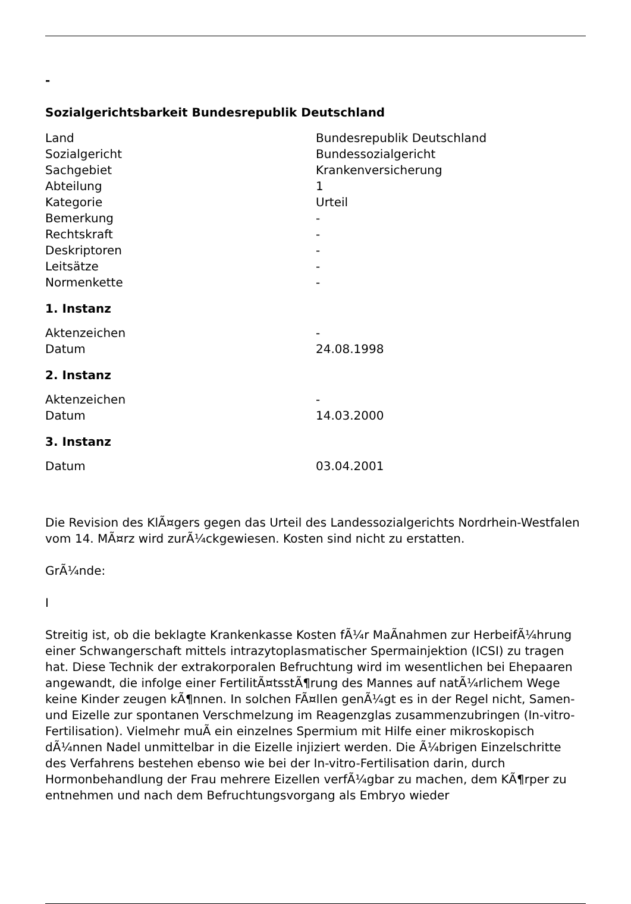-
Sozialgerichtsbarkeit Bundesrepublik Deutschland
| Land | Bundesrepublik Deutschland |
| Sozialgericht | Bundessozialgericht |
| Sachgebiet | Krankenversicherung |
| Abteilung | 1 |
| Kategorie | Urteil |
| Bemerkung | - |
| Rechtskraft | - |
| Deskriptoren | - |
| Leitsätze | - |
| Normenkette | - |
1. Instanz
| Aktenzeichen | - |
| Datum | 24.08.1998 |
2. Instanz
| Aktenzeichen | - |
| Datum | 14.03.2000 |
3. Instanz
| Datum | 03.04.2001 |
Die Revision des KlÃ¤gers gegen das Urteil des Landessozialgerichts Nordrhein-Westfalen vom 14. MÃ¤rz wird zurÃ¼ckgewiesen. Kosten sind nicht zu erstatten.
GrÃ¼nde:
I
Streitig ist, ob die beklagte Krankenkasse Kosten fÃ¼r MaÃnahmen zur HerbeifÃ¼hrung einer Schwangerschaft mittels intrazytoplasmatischer Spermainjektion (ICSI) zu tragen hat. Diese Technik der extrakorporalen Befruchtung wird im wesentlichen bei Ehepaaren angewandt, die infolge einer FertilitÃ¤tsstÃ¶rung des Mannes auf natÃ¼rlichem Wege keine Kinder zeugen kÃ¶nnen. In solchen FÃ¤llen genÃ¼gt es in der Regel nicht, Samen- und Eizelle zur spontanen Verschmelzung im Reagenzglas zusammenzubringen (In-vitro-Fertilisation). Vielmehr muÃ ein einzelnes Spermium mit Hilfe einer mikroskopisch dÃ¼nnen Nadel unmittelbar in die Eizelle injiziert werden. Die Ã¼brigen Einzelschritte des Verfahrens bestehen ebenso wie bei der In-vitro-Fertilisation darin, durch Hormonbehandlung der Frau mehrere Eizellen verfÃ¼gbar zu machen, dem KÃ¶rper zu entnehmen und nach dem Befruchtungsvorgang als Embryo wieder